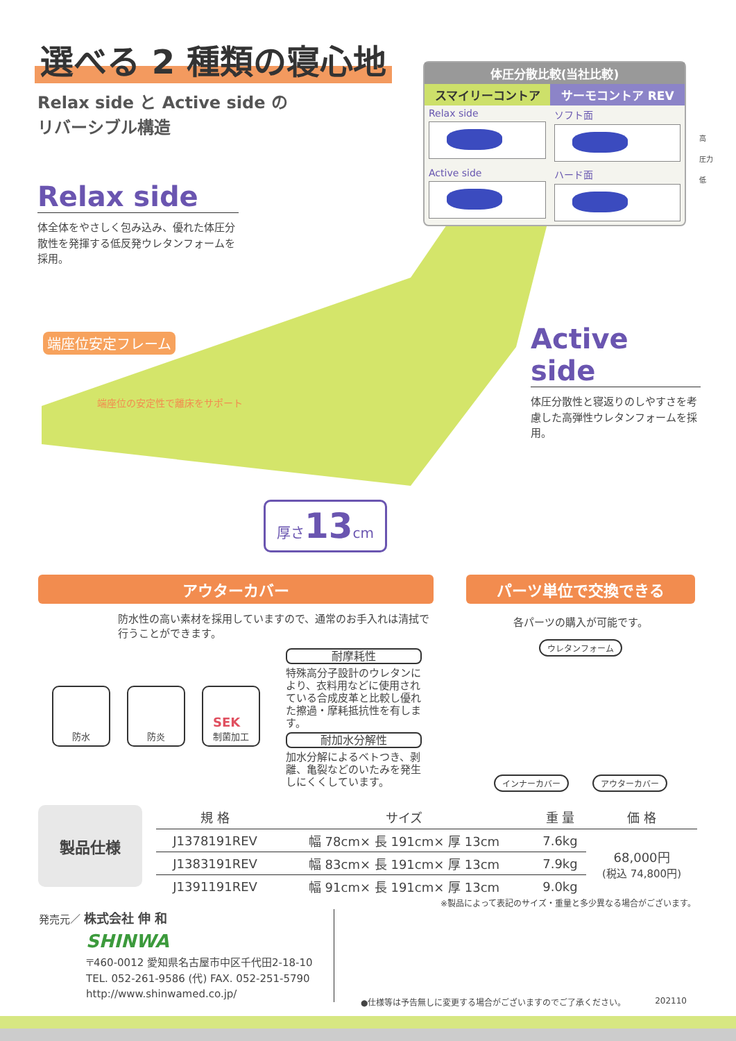選べる 2 種類の寝心地
Relax side と Active side の
リバーシブル構造
| 体圧分散比較(当社比較) | |
| --- | --- |
| スマイリーコントア | サーモコントア REV |
| Relax side | ソフト面 |
| Active side | ハード面 |
高
圧力
低
Relax side
体全体をやさしく包み込み、優れた体圧分散性を発揮する低反発ウレタンフォームを採用。
端座位安定フレーム
端座位の安定性で離床をサポート
厚さ13cm
Active side
体圧分散性と寝返りのしやすさを考慮した高弾性ウレタンフォームを採用。
アウターカバー
防水性の高い素材を採用していますので、通常のお手入れは清拭で行うことができます。
パーツ単位で交換できる
各パーツの購入が可能です。
ウレタンフォーム インナーカバー アウターカバー
防水 防炎
SEK
制菌加工
耐摩耗性
特殊高分子設計のウレタンにより、衣料用などに使用されている合成皮革と比較し優れた擦過・摩耗抵抗性を有します。
耐加水分解性
加水分解によるベトつき、剥離、亀裂などのいたみを発生しにくくしています。
製品仕様
| 規 格 | サイズ | 重 量 | 価 格 |
| --- | --- | --- | --- |
| J1378191REV | 幅 78cm× 長 191cm× 厚 13cm | 7.6kg | 68,000円 (税込 74,800円) |
| J1383191REV | 幅 83cm× 長 191cm× 厚 13cm | 7.9kg | |
| J1391191REV | 幅 91cm× 長 191cm× 厚 13cm | 9.0kg | |
※製品によって表記のサイズ・重量と多少異なる場合がございます。
発売元／ 株式会社 伸 和
SHINWA
〒460-0012 愛知県名古屋市中区千代田2-18-10
TEL. 052-261-9586 (代) FAX. 052-251-5790
http://www.shinwamed.co.jp/
●仕様等は予告無しに変更する場合がございますのでご了承ください。 202110